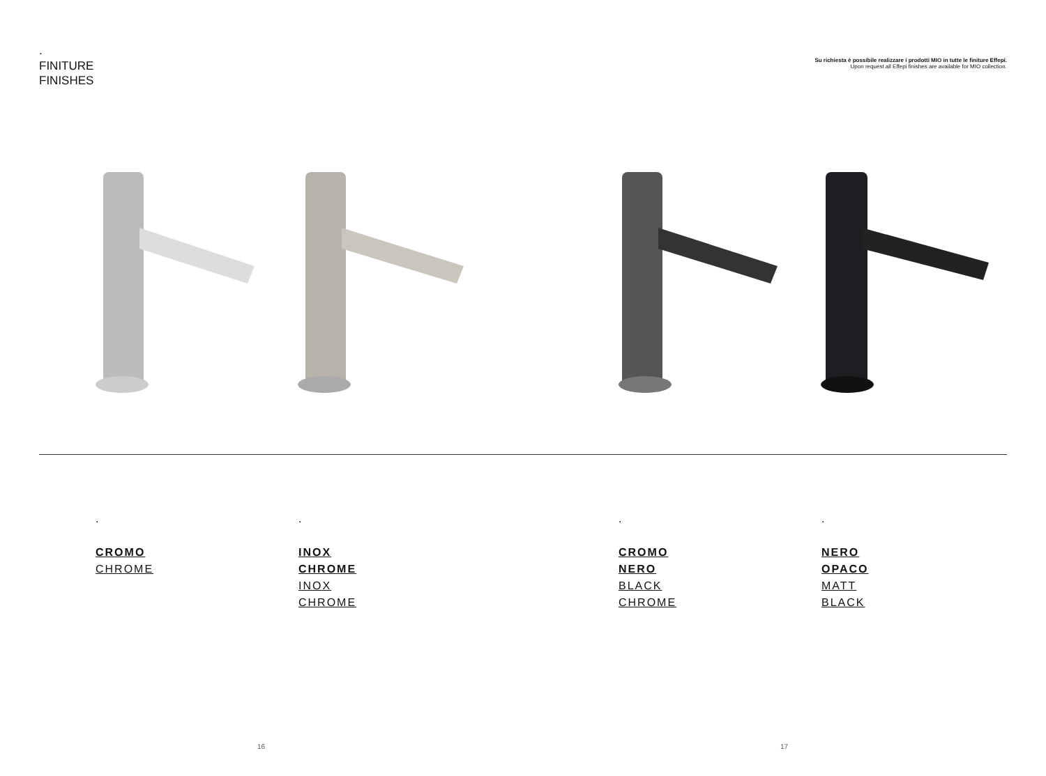.
FINITURE
FINISHES
Su richiesta è possibile realizzare i prodotti MIO in tutte le finiture Effepi.
Upon request all Effepi finishes are available for MIO collection.
.
CROMO
CHROME
.
INOX
CHROME
INOX
CHROME
.
CROMO
NERO
BLACK
CHROME
.
NERO
OPACO
MATT
BLACK
16 17